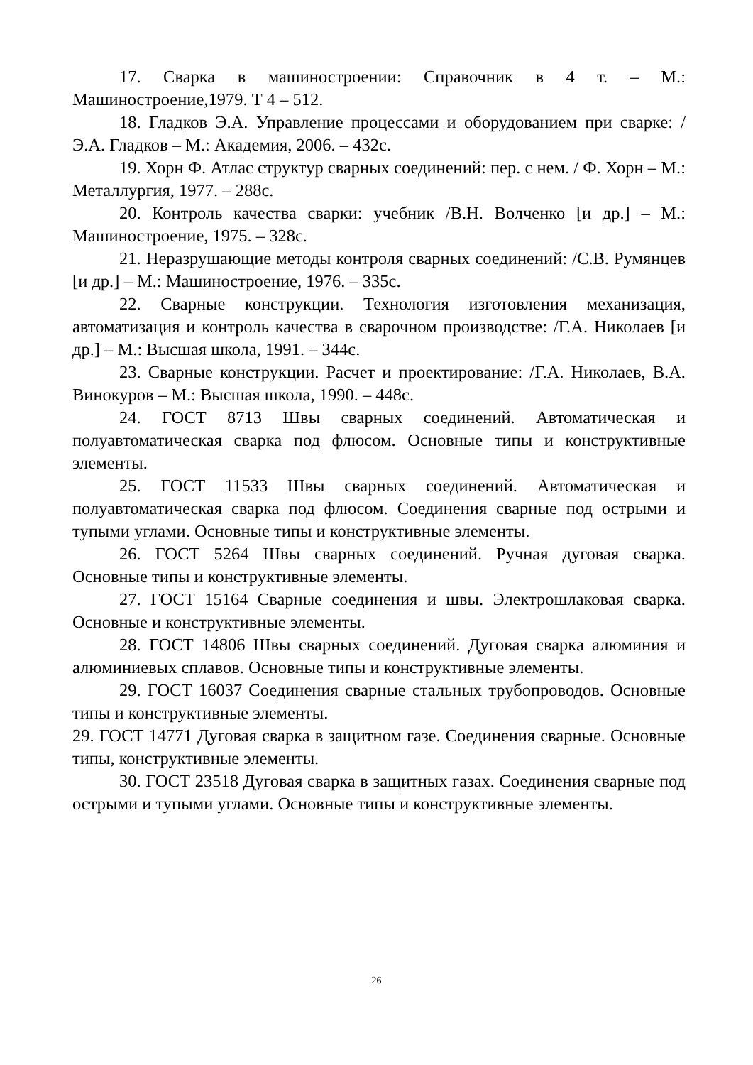17. Сварка в машиностроении: Справочник в 4 т. – М.: Машиностроение,1979. Т 4 – 512.
18. Гладков Э.А. Управление процессами и оборудованием при сварке: /Э.А. Гладков – М.: Академия, 2006. – 432с.
19. Хорн Ф. Атлас структур сварных соединений: пер. с нем. / Ф. Хорн – М.: Металлургия, 1977. – 288с.
20. Контроль качества сварки: учебник /В.Н. Волченко [и др.] – М.: Машиностроение, 1975. – 328с.
21. Неразрушающие методы контроля сварных соединений: /С.В. Румянцев [и др.] – М.: Машиностроение, 1976. – 335с.
22. Сварные конструкции. Технология изготовления механизация, автоматизация и контроль качества в сварочном производстве: /Г.А. Николаев [и др.] – М.: Высшая школа, 1991. – 344с.
23. Сварные конструкции. Расчет и проектирование: /Г.А. Николаев, В.А. Винокуров – М.: Высшая школа, 1990. – 448с.
24. ГОСТ 8713 Швы сварных соединений. Автоматическая и полуавтоматическая сварка под флюсом. Основные типы и конструктивные элементы.
25. ГОСТ 11533 Швы сварных соединений. Автоматическая и полуавтоматическая сварка под флюсом. Соединения сварные под острыми и тупыми углами. Основные типы и конструктивные элементы.
26. ГОСТ 5264 Швы сварных соединений. Ручная дуговая сварка. Основные типы и конструктивные элементы.
27. ГОСТ 15164 Сварные соединения и швы. Электрошлаковая сварка. Основные и конструктивные элементы.
28. ГОСТ 14806 Швы сварных соединений. Дуговая сварка алюминия и алюминиевых сплавов. Основные типы и конструктивные элементы.
29. ГОСТ 16037 Соединения сварные стальных трубопроводов. Основные типы и конструктивные элементы.
29. ГОСТ 14771 Дуговая сварка в защитном газе. Соединения сварные. Основные типы, конструктивные элементы.
30. ГОСТ 23518 Дуговая сварка в защитных газах. Соединения сварные под острыми и тупыми углами. Основные типы и конструктивные элементы.
26